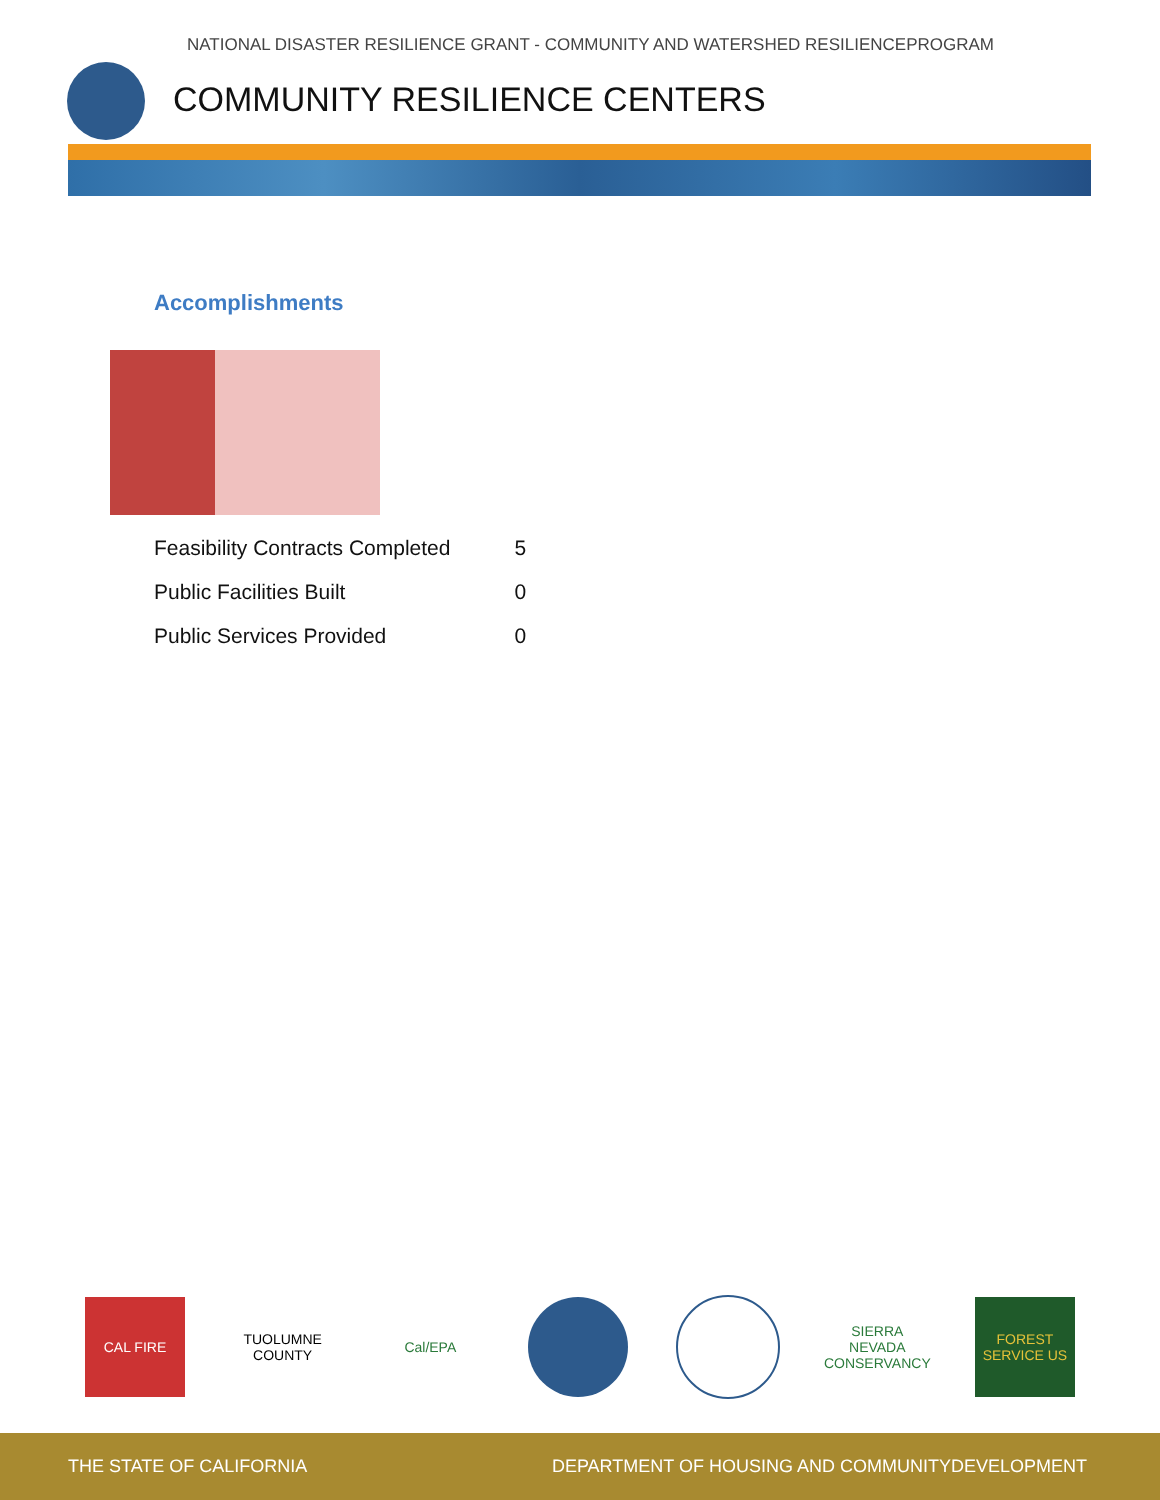NATIONAL DISASTER RESILIENCE GRANT - COMMUNITY AND WATERSHED RESILIENCEPROGRAM
COMMUNITY RESILIENCE CENTERS
Accomplishments
| Feasibility Contracts Completed | 5 |
| Public Facilities Built | 0 |
| Public Services Provided | 0 |
CAL FIRE
TUOLUMNE COUNTY
Cal/EPA
SIERRA NEVADA CONSERVANCY
FOREST SERVICE US
THE STATE OF CALIFORNIA DEPARTMENT OF HOUSING AND COMMUNITYDEVELOPMENT